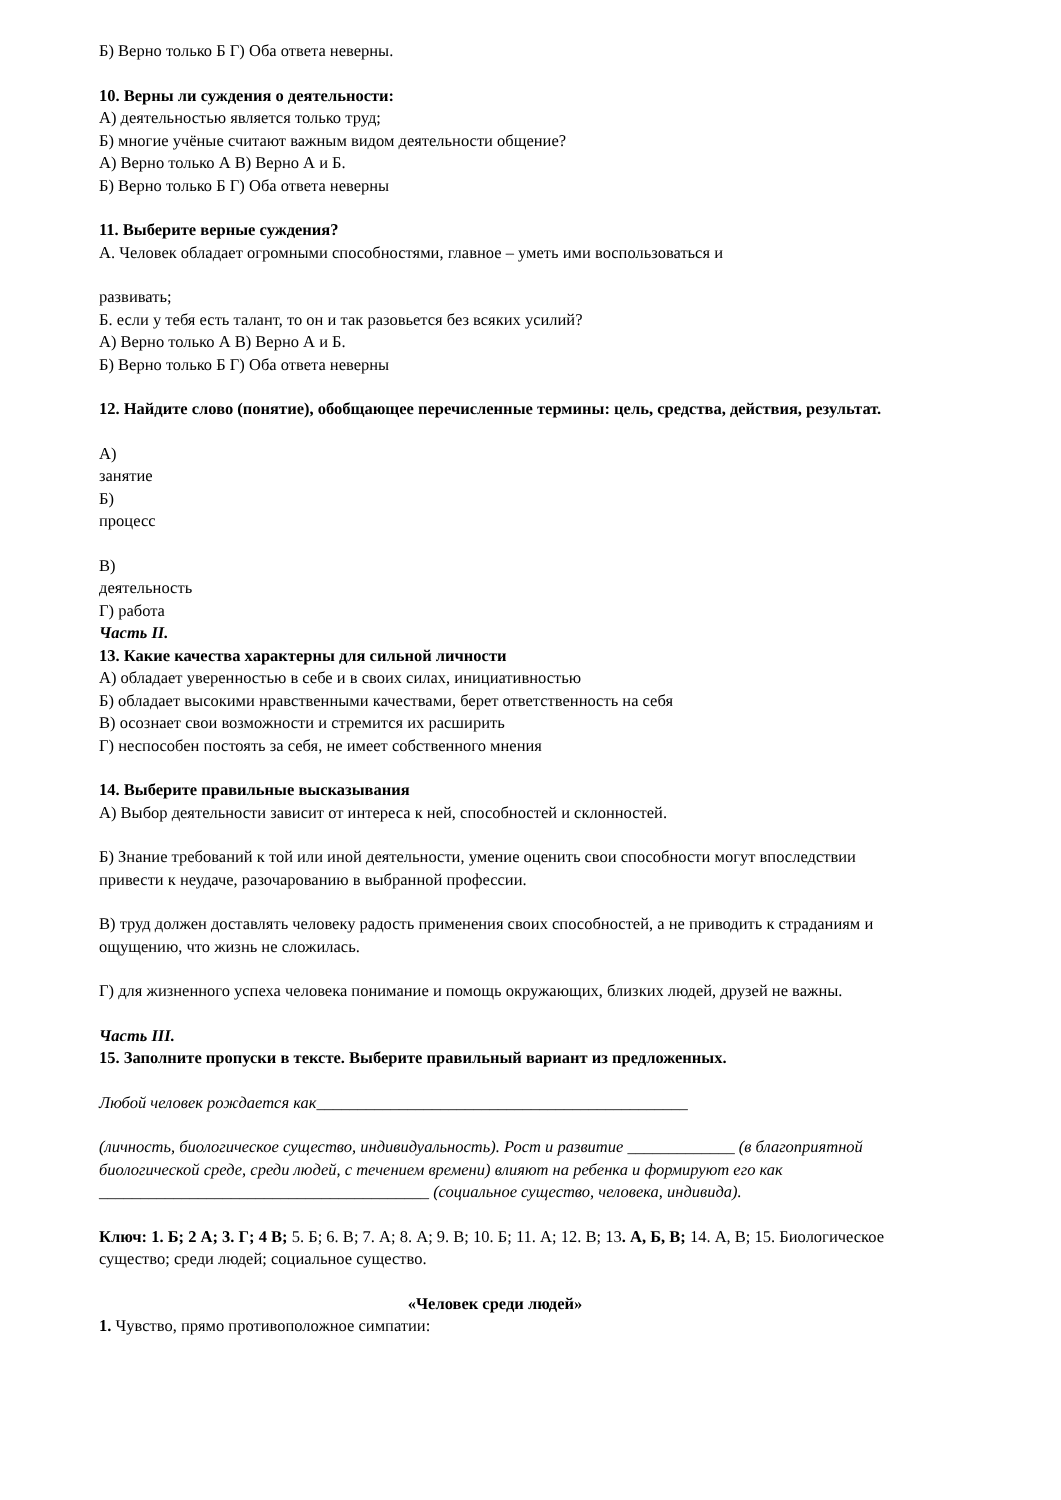Б) Верно только Б Г) Оба ответа неверны.
10. Верны ли суждения о деятельности:
А) деятельностью является только труд;
Б) многие учёные считают важным видом деятельности общение?
А) Верно только А В) Верно А и Б.
Б) Верно только Б Г) Оба ответа неверны
11. Выберите верные суждения?
А. Человек обладает огромными способностями, главное – уметь ими воспользоваться и
развивать;
Б. если у тебя есть талант, то он и так разовьется без всяких усилий?
А) Верно только А В) Верно А и Б.
Б) Верно только Б Г) Оба ответа неверны
12. Найдите слово (понятие), обобщающее перечисленные термины: цель, средства, действия, результат.
А)
занятие
Б)
процесс
В)
деятельность
Г) работа
Часть II.
13. Какие качества характерны для сильной личности
А) обладает уверенностью в себе и в своих силах, инициативностью
Б) обладает высокими нравственными качествами, берет ответственность на себя
В) осознает свои возможности и стремится их расширить
Г) неспособен постоять за себя, не имеет собственного мнения
14. Выберите правильные высказывания
А) Выбор деятельности зависит от интереса к ней, способностей и склонностей.
Б) Знание требований к той или иной деятельности, умение оценить свои способности могут впоследствии привести к неудаче, разочарованию в выбранной профессии.
В) труд должен доставлять человеку радость применения своих способностей, а не приводить к страданиям и ощущению, что жизнь не сложилась.
Г) для жизненного успеха человека понимание и помощь окружающих, близких людей, друзей не важны.
Часть III.
15. Заполните пропуски в тексте. Выберите правильный вариант из предложенных.
Любой человек рождается как_____________________________________________
(личность, биологическое существо, индивидуальность). Рост и развитие _____________ (в благоприятной биологической среде, среди людей, с течением времени) влияют на ребенка и формируют его как ________________________________________ (социальное существо, человека, индивида).
Ключ: 1. Б; 2 А; 3. Г; 4 В; 5. Б; 6. В; 7. А; 8. А; 9. В; 10. Б; 11. А; 12. В; 13. А, Б, В; 14. А, В; 15. Биологическое существо; среди людей; социальное существо.
«Человек среди людей»
1. Чувство, прямо противоположное симпатии: